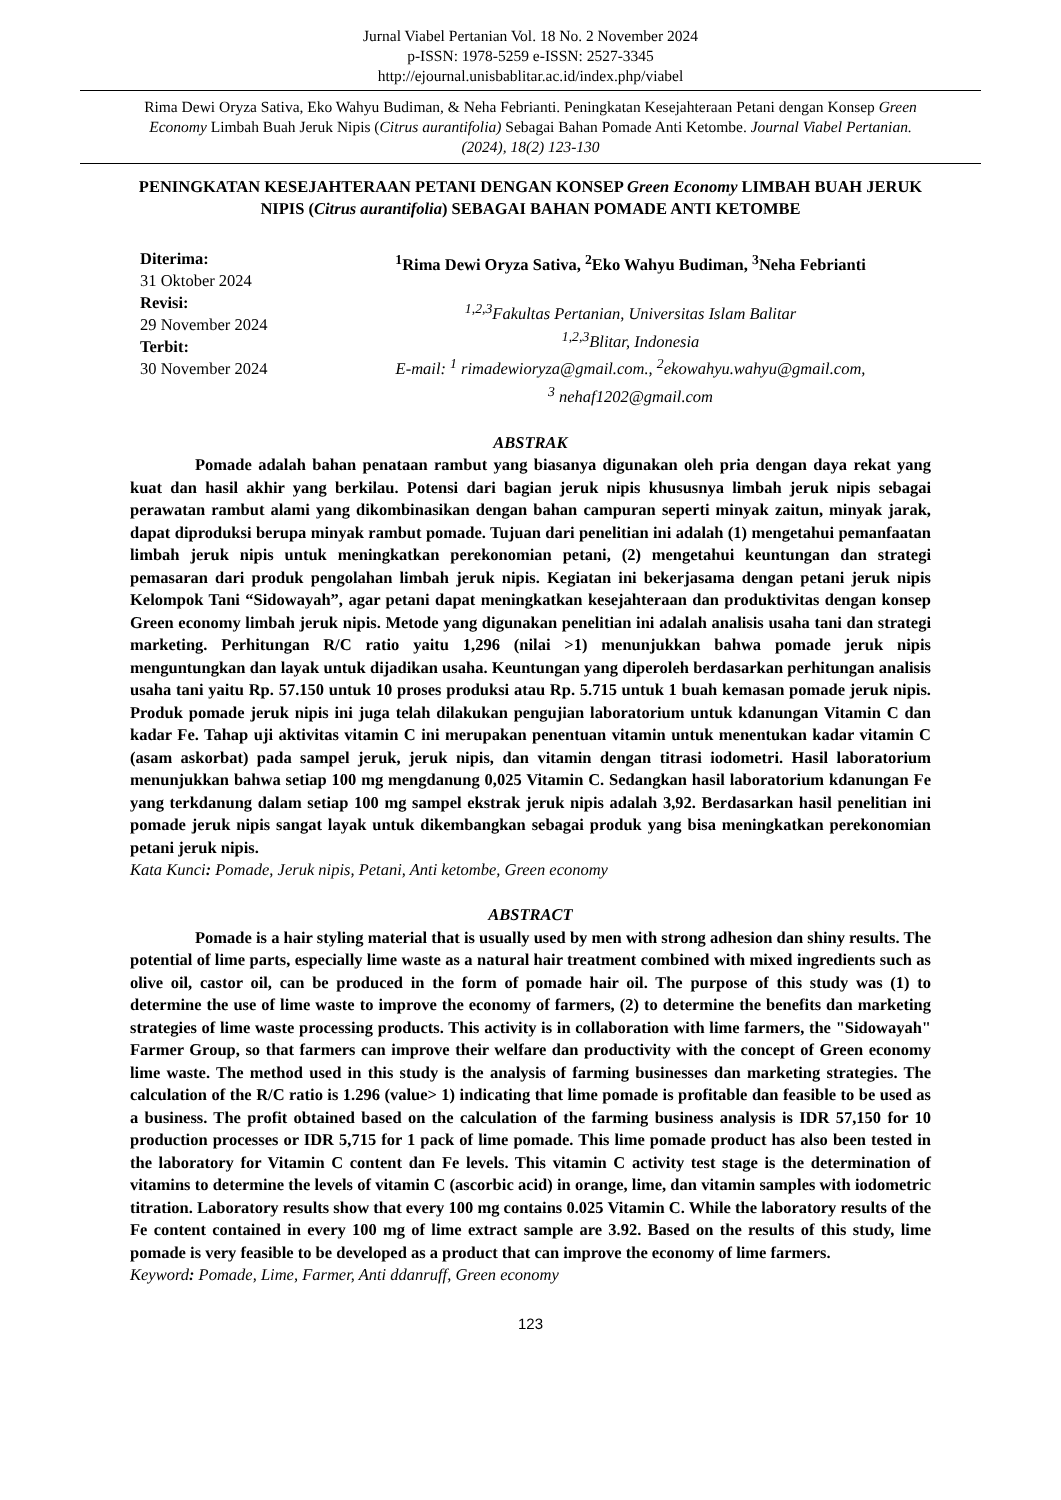Jurnal Viabel Pertanian Vol. 18 No. 2 November 2024
p-ISSN: 1978-5259 e-ISSN: 2527-3345
http://ejournal.unisbablitar.ac.id/index.php/viabel
Rima Dewi Oryza Sativa, Eko Wahyu Budiman, & Neha Febrianti. Peningkatan Kesejahteraan Petani dengan Konsep Green Economy Limbah Buah Jeruk Nipis (Citrus aurantifolia) Sebagai Bahan Pomade Anti Ketombe. Journal Viabel Pertanian. (2024), 18(2) 123-130
PENINGKATAN KESEJAHTERAAN PETANI DENGAN KONSEP Green Economy LIMBAH BUAH JERUK NIPIS (Citrus aurantifolia) SEBAGAI BAHAN POMADE ANTI KETOMBE
Diterima:
31 Oktober 2024
Revisi:
29 November 2024
Terbit:
30 November 2024
<sup>1</sup> Rima Dewi Oryza Sativa, <sup>2</sup>Eko Wahyu Budiman, <sup>3</sup>Neha Febrianti
<sup>1,2,3</sup>Fakultas Pertanian, Universitas Islam Balitar
<sup>1,2,3</sup>Blitar, Indonesia
E-mail: <sup>1</sup> rimadewioryza@gmail.com., <sup>2</sup>ekowahyu.wahyu@gmail.com,
<sup>3</sup> nehaf1202@gmail.com
ABSTRAK
Pomade adalah bahan penataan rambut yang biasanya digunakan oleh pria dengan daya rekat yang kuat dan hasil akhir yang berkilau. Potensi dari bagian jeruk nipis khususnya limbah jeruk nipis sebagai perawatan rambut alami yang dikombinasikan dengan bahan campuran seperti minyak zaitun, minyak jarak, dapat diproduksi berupa minyak rambut pomade. Tujuan dari penelitian ini adalah (1) mengetahui pemanfaatan limbah jeruk nipis untuk meningkatkan perekonomian petani, (2) mengetahui keuntungan dan strategi pemasaran dari produk pengolahan limbah jeruk nipis. Kegiatan ini bekerjasama dengan petani jeruk nipis Kelompok Tani “Sidowayah”, agar petani dapat meningkatkan kesejahteraan dan produktivitas dengan konsep Green economy limbah jeruk nipis. Metode yang digunakan penelitian ini adalah analisis usaha tani dan strategi marketing. Perhitungan R/C ratio yaitu 1,296 (nilai >1) menunjukkan bahwa pomade jeruk nipis menguntungkan dan layak untuk dijadikan usaha. Keuntungan yang diperoleh berdasarkan perhitungan analisis usaha tani yaitu Rp. 57.150 untuk 10 proses produksi atau Rp. 5.715 untuk 1 buah kemasan pomade jeruk nipis. Produk pomade jeruk nipis ini juga telah dilakukan pengujian laboratorium untuk kdanungan Vitamin C dan kadar Fe. Tahap uji aktivitas vitamin C ini merupakan penentuan vitamin untuk menentukan kadar vitamin C (asam askorbat) pada sampel jeruk, jeruk nipis, dan vitamin dengan titrasi iodometri. Hasil laboratorium menunjukkan bahwa setiap 100 mg mengdanung 0,025 Vitamin C. Sedangkan hasil laboratorium kdanungan Fe yang terkdanung dalam setiap 100 mg sampel ekstrak jeruk nipis adalah 3,92. Berdasarkan hasil penelitian ini pomade jeruk nipis sangat layak untuk dikembangkan sebagai produk yang bisa meningkatkan perekonomian petani jeruk nipis.
Kata Kunci: Pomade, Jeruk nipis, Petani, Anti ketombe, Green economy
ABSTRACT
Pomade is a hair styling material that is usually used by men with strong adhesion dan shiny results. The potential of lime parts, especially lime waste as a natural hair treatment combined with mixed ingredients such as olive oil, castor oil, can be produced in the form of pomade hair oil. The purpose of this study was (1) to determine the use of lime waste to improve the economy of farmers, (2) to determine the benefits dan marketing strategies of lime waste processing products. This activity is in collaboration with lime farmers, the "Sidowayah" Farmer Group, so that farmers can improve their welfare dan productivity with the concept of Green economy lime waste. The method used in this study is the analysis of farming businesses dan marketing strategies. The calculation of the R/C ratio is 1.296 (value> 1) indicating that lime pomade is profitable dan feasible to be used as a business. The profit obtained based on the calculation of the farming business analysis is IDR 57,150 for 10 production processes or IDR 5,715 for 1 pack of lime pomade. This lime pomade product has also been tested in the laboratory for Vitamin C content dan Fe levels. This vitamin C activity test stage is the determination of vitamins to determine the levels of vitamin C (ascorbic acid) in orange, lime, dan vitamin samples with iodometric titration. Laboratory results show that every 100 mg contains 0.025 Vitamin C. While the laboratory results of the Fe content contained in every 100 mg of lime extract sample are 3.92. Based on the results of this study, lime pomade is very feasible to be developed as a product that can improve the economy of lime farmers.
Keyword: Pomade, Lime, Farmer, Anti ddanruff, Green economy
123